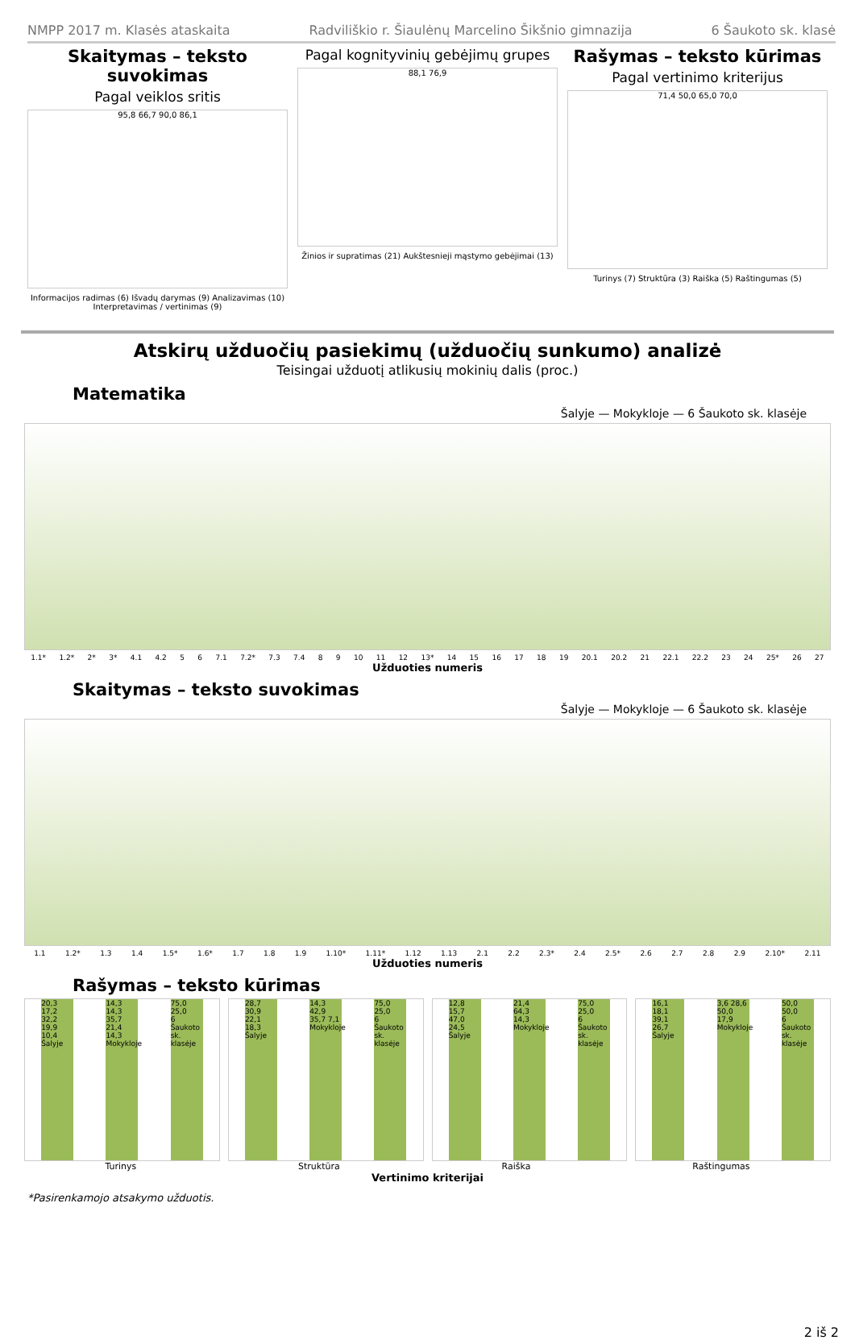NMPP 2017 m. Klasės ataskaita Radviliškio r. Šiaulėnų Marcelino Šikšnio gimnazija 6 Šaukoto sk. klasė
Skaitymas – teksto suvokimas
Pagal veiklos sritis
95,8 66,7 90,0 86,1
Informacijos radimas (6) Išvadų darymas (9) Analizavimas (10) Interpretavimas / vertinimas (9)
Pagal kognityvinių gebėjimų grupes
88,1 76,9
Žinios ir supratimas (21) Aukštesnieji mąstymo gebėjimai (13)
Rašymas – teksto kūrimas
Pagal vertinimo kriterijus
71,4 50,0 65,0 70,0
Turinys (7) Struktūra (3) Raiška (5) Raštingumas (5)
Atskirų užduočių pasiekimų (užduočių sunkumo) analizė
Teisingai užduotį atlikusių mokinių dalis (proc.)
Matematika
Šalyje — Mokykloje — 6 Šaukoto sk. klasėje
1.1* 1.2* 2* 3* 4.1 4.2 5 6 7.1 7.2* 7.3 7.4 8 9 10 11 12 13* 14 15 16 17 18 19 20.1 20.2 21 22.1 22.2 23 24 25* 26 27
Užduoties numeris
Skaitymas – teksto suvokimas
Šalyje — Mokykloje — 6 Šaukoto sk. klasėje
1.1 1.2* 1.3 1.4 1.5* 1.6* 1.7 1.8 1.9 1.10* 1.11* 1.12 1.13 2.1 2.2 2.3* 2.4 2.5* 2.6 2.7 2.8 2.9 2.10* 2.11
Užduoties numeris
Rašymas – teksto kūrimas
20,3 17,2 32,2 19,9 10,4
Šalyje 14,3 14,3 35,7 21,4 14,3
Mokykloje 75,0 25,0
6 Šaukoto sk. klasėje
28,7 30,9 22,1 18,3
Šalyje 14,3 42,9 35,7 7,1
Mokykloje 75,0 25,0
6 Šaukoto sk. klasėje
12,8 15,7 47,0 24,5
Šalyje 21,4 64,3 14,3
Mokykloje 75,0 25,0
6 Šaukoto sk. klasėje
16,1 18,1 39,1 26,7
Šalyje 3,6 28,6 50,0 17,9
Mokykloje 50,0 50,0
6 Šaukoto sk. klasėje
Turinys Struktūra Raiška Raštingumas
Vertinimo kriterijai
*Pasirenkamojo atsakymo užduotis.
2 iš 2